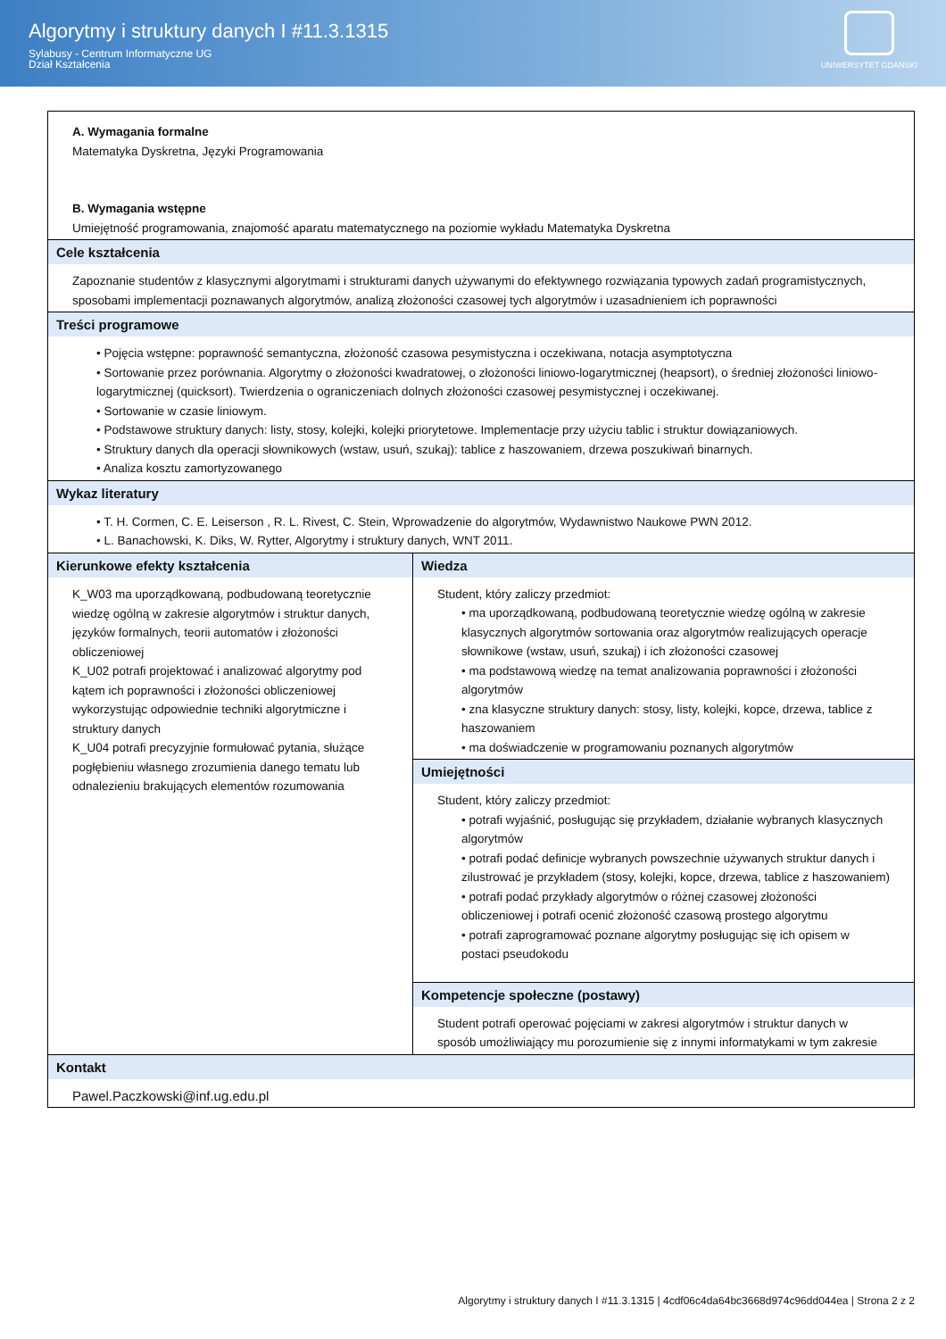Algorytmy i struktury danych I #11.3.1315
Sylabusy - Centrum Informatyczne UG
Dział Kształcenia
UNIWERSYTET GDAŃSKI
| A. Wymagania formalne Matematyka Dyskretna, Języki Programowania B. Wymagania wstępne Umiejętność programowania, znajomość aparatu matematycznego na poziomie wykładu Matematyka Dyskretna | |
| Cele kształcenia | |
| Zapoznanie studentów z klasycznymi algorytmami i strukturami danych używanymi do efektywnego rozwiązania typowych zadań programistycznych, sposobami implementacji poznawanych algorytmów, analizą złożoności czasowej tych algorytmów i uzasadnieniem ich poprawności | |
| Treści programowe | |
| • Pojęcia wstępne: poprawność semantyczna, złożoność czasowa pesymistyczna i oczekiwana, notacja asymptotyczna • Sortowanie przez porównania. Algorytmy o złożoności kwadratowej, o złożoności liniowo-logarytmicznej (heapsort), o średniej złożoności liniowo-logarytmicznej (quicksort). Twierdzenia o ograniczeniach dolnych złożoności czasowej pesymistycznej i oczekiwanej. • Sortowanie w czasie liniowym. • Podstawowe struktury danych: listy, stosy, kolejki, kolejki priorytetowe. Implementacje przy użyciu tablic i struktur dowiązaniowych. • Struktury danych dla operacji słownikowych (wstaw, usuń, szukaj): tablice z haszowaniem, drzewa poszukiwań binarnych. • Analiza kosztu zamortyzowanego | |
| Wykaz literatury | |
| • T. H. Cormen, C. E. Leiserson , R. L. Rivest, C. Stein, Wprowadzenie do algorytmów, Wydawnistwo Naukowe PWN 2012. • L. Banachowski, K. Diks, W. Rytter, Algorytmy i struktury danych, WNT 2011. | |
| Kierunkowe efekty kształcenia K_W03 ma uporządkowaną, podbudowaną teoretycznie wiedzę ogólną w zakresie algorytmów i struktur danych, języków formalnych, teorii automatów i złożoności obliczeniowej K_U02 potrafi projektować i analizować algorytmy pod kątem ich poprawności i złożoności obliczeniowej wykorzystując odpowiednie techniki algorytmiczne i struktury danych K_U04 potrafi precyzyjnie formułować pytania, służące pogłębieniu własnego zrozumienia danego tematu lub odnalezieniu brakujących elementów rozumowania | Wiedza |
| | Student, który zaliczy przedmiot: • ma uporządkowaną, podbudowaną teoretycznie wiedzę ogólną w zakresie klasycznych algorytmów sortowania oraz algorytmów realizujących operacje słownikowe (wstaw, usuń, szukaj) i ich złożoności czasowej • ma podstawową wiedzę na temat analizowania poprawności i złożoności algorytmów • zna klasyczne struktury danych: stosy, listy, kolejki, kopce, drzewa, tablice z haszowaniem • ma doświadczenie w programowaniu poznanych algorytmów |
| | Umiejętności |
| | Student, który zaliczy przedmiot: • potrafi wyjaśnić, posługując się przykładem, działanie wybranych klasycznych algorytmów • potrafi podać definicje wybranych powszechnie używanych struktur danych i zilustrować je przykładem (stosy, kolejki, kopce, drzewa, tablice z haszowaniem) • potrafi podać przykłady algorytmów o różnej czasowej złożoności obliczeniowej i potrafi ocenić złożoność czasową prostego algorytmu • potrafi zaprogramować poznane algorytmy posługując się ich opisem w postaci pseudokodu |
| | Kompetencje społeczne (postawy) |
| | Student potrafi operować pojęciami w zakresi algorytmów i struktur danych w sposób umożliwiający mu porozumienie się z innymi informatykami w tym zakresie |
| Kontakt | |
| Pawel.Paczkowski@inf.ug.edu.pl | |
Algorytmy i struktury danych I #11.3.1315 | 4cdf06c4da64bc3668d974c96dd044ea | Strona 2 z 2